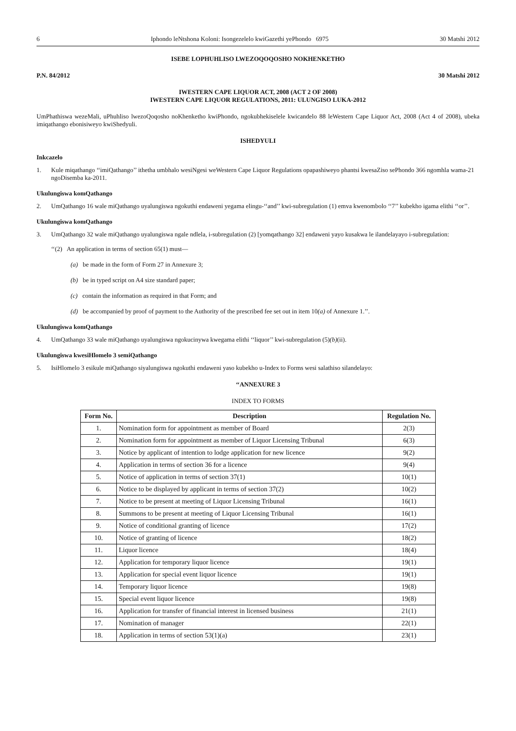6 Iphondo leNtshona Koloni: Isongezelelo kwiGazethi yePhondo 6975 30 Matshi 2012
ISEBE LOPHUHLISO LWEZOQOQOSHO NOKHENKETHO
P.N. 84/2012 30 Matshi 2012
IWESTERN CAPE LIQUOR ACT, 2008 (ACT 2 OF 2008)
IWESTERN CAPE LIQUOR REGULATIONS, 2011: ULUNGISO LUKA-2012
UmPhathiswa wezeMali, uPhuhliso lwezoQoqosho noKhenketho kwiPhondo, ngokubhekiselele kwicandelo 88 leWestern Cape Liquor Act, 2008 (Act 4 of 2008), ubeka imiqathango ebonisiweyo kwiShedyuli.
ISHEDYULI
Inkcazelo
1. Kule miqathango ‘‘imiQathango’’ ithetha umbhalo wesiNgesi weWestern Cape Liquor Regulations opapashiweyo phantsi kwesaZiso sePhondo 366 ngomhla wama-21 ngoDisemba ka-2011.
Ukulungiswa komQathango
2. UmQathango 16 wale miQathango uyalungiswa ngokuthi endaweni yegama elingu-‘‘and’’ kwi-subregulation (1) emva kwenombolo ‘‘7’’ kubekho igama elithi ‘‘or’’.
Ukulungiswa komQathango
3. UmQathango 32 wale miQathango uyalungiswa ngale ndlela, i-subregulation (2) [yomqathango 32] endaweni yayo kusakwa le ilandelayayo i-subregulation:
‘‘(2) An application in terms of section 65(1) must—
(a) be made in the form of Form 27 in Annexure 3;
(b) be in typed script on A4 size standard paper;
(c) contain the information as required in that Form; and
(d) be accompanied by proof of payment to the Authority of the prescribed fee set out in item 10(a) of Annexure 1.’’.
Ukulungiswa komQathango
4. UmQathango 33 wale miQathango uyalungiswa ngokucinywa kwegama elithi ‘‘liquor’’ kwi-subregulation (5)(b)(ii).
Ukulungiswa kwesiHlomelo 3 semiQathango
5. IsiHlomelo 3 esikule miQathango siyalungiswa ngokuthi endaweni yaso kubekho u-Index to Forms wesi salathiso silandelayo:
‘‘ANNEXURE 3
INDEX TO FORMS
| Form No. | Description | Regulation No. |
| --- | --- | --- |
| 1. | Nomination form for appointment as member of Board | 2(3) |
| 2. | Nomination form for appointment as member of Liquor Licensing Tribunal | 6(3) |
| 3. | Notice by applicant of intention to lodge application for new licence | 9(2) |
| 4. | Application in terms of section 36 for a licence | 9(4) |
| 5. | Notice of application in terms of section 37(1) | 10(1) |
| 6. | Notice to be displayed by applicant in terms of section 37(2) | 10(2) |
| 7. | Notice to be present at meeting of Liquor Licensing Tribunal | 16(1) |
| 8. | Summons to be present at meeting of Liquor Licensing Tribunal | 16(1) |
| 9. | Notice of conditional granting of licence | 17(2) |
| 10. | Notice of granting of licence | 18(2) |
| 11. | Liquor licence | 18(4) |
| 12. | Application for temporary liquor licence | 19(1) |
| 13. | Application for special event liquor licence | 19(1) |
| 14. | Temporary liquor licence | 19(8) |
| 15. | Special event liquor licence | 19(8) |
| 16. | Application for transfer of financial interest in licensed business | 21(1) |
| 17. | Nomination of manager | 22(1) |
| 18. | Application in terms of section 53(1)(a) | 23(1) |